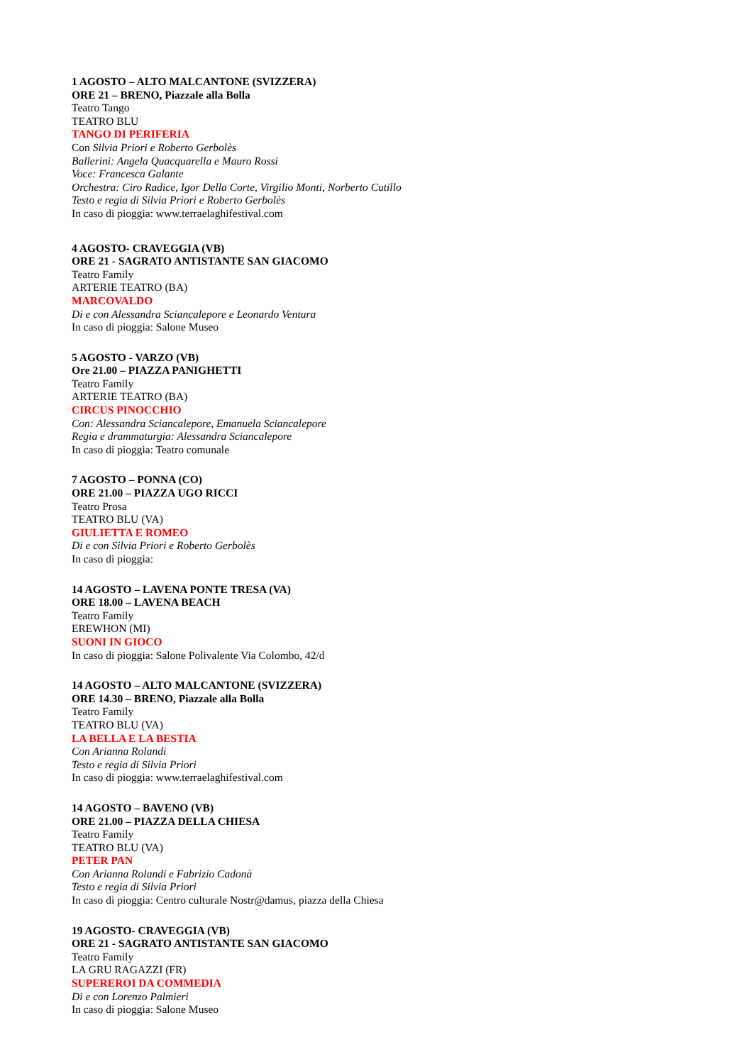1 AGOSTO – ALTO MALCANTONE (SVIZZERA)
ORE 21 – BRENO, Piazzale alla Bolla
Teatro Tango
TEATRO BLU
TANGO DI PERIFERIA
Con Silvia Priori e Roberto Gerbolès
Ballerini: Angela Quacquarella e Mauro Rossi
Voce: Francesca Galante
Orchestra: Ciro Radice, Igor Della Corte, Virgilio Monti, Norberto Cutillo
Testo e regia di Silvia Priori e Roberto Gerbolès
In caso di pioggia: www.terraelaghifestival.com
4 AGOSTO- CRAVEGGIA (VB)
ORE 21 - SAGRATO ANTISTANTE SAN GIACOMO
Teatro Family
ARTERIE TEATRO (BA)
MARCOVALDO
Di e con Alessandra Sciancalepore e Leonardo Ventura
In caso di pioggia: Salone Museo
5 AGOSTO - VARZO (VB)
Ore 21.00 – PIAZZA PANIGHETTI
Teatro Family
ARTERIE TEATRO (BA)
CIRCUS PINOCCHIO
Con: Alessandra Sciancalepore, Emanuela Sciancalepore
Regia e drammaturgia: Alessandra Sciancalepore
In caso di pioggia: Teatro comunale
7 AGOSTO – PONNA (CO)
ORE 21.00 – PIAZZA UGO RICCI
Teatro Prosa
TEATRO BLU (VA)
GIULIETTA E ROMEO
Di e con Silvia Priori e Roberto Gerbolès
In caso di pioggia:
14 AGOSTO – LAVENA PONTE TRESA (VA)
ORE 18.00 – LAVENA BEACH
Teatro Family
EREWHON (MI)
SUONI IN GIOCO
In caso di pioggia: Salone Polivalente Via Colombo, 42/d
14 AGOSTO – ALTO MALCANTONE (SVIZZERA)
ORE 14.30 – BRENO, Piazzale alla Bolla
Teatro Family
TEATRO BLU (VA)
LA BELLA E LA BESTIA
Con Arianna Rolandi
Testo e regia di Silvia Priori
In caso di pioggia: www.terraelaghifestival.com
14 AGOSTO – BAVENO (VB)
ORE 21.00 – PIAZZA DELLA CHIESA
Teatro Family
TEATRO BLU (VA)
PETER PAN
Con Arianna Rolandi e Fabrizio Cadonà
Testo e regia di Silvia Priori
In caso di pioggia: Centro culturale Nostr@damus, piazza della Chiesa
19 AGOSTO- CRAVEGGIA (VB)
ORE 21 - SAGRATO ANTISTANTE SAN GIACOMO
Teatro Family
LA GRU RAGAZZI (FR)
SUPEREROI DA COMMEDIA
Di e con Lorenzo Palmieri
In caso di pioggia: Salone Museo